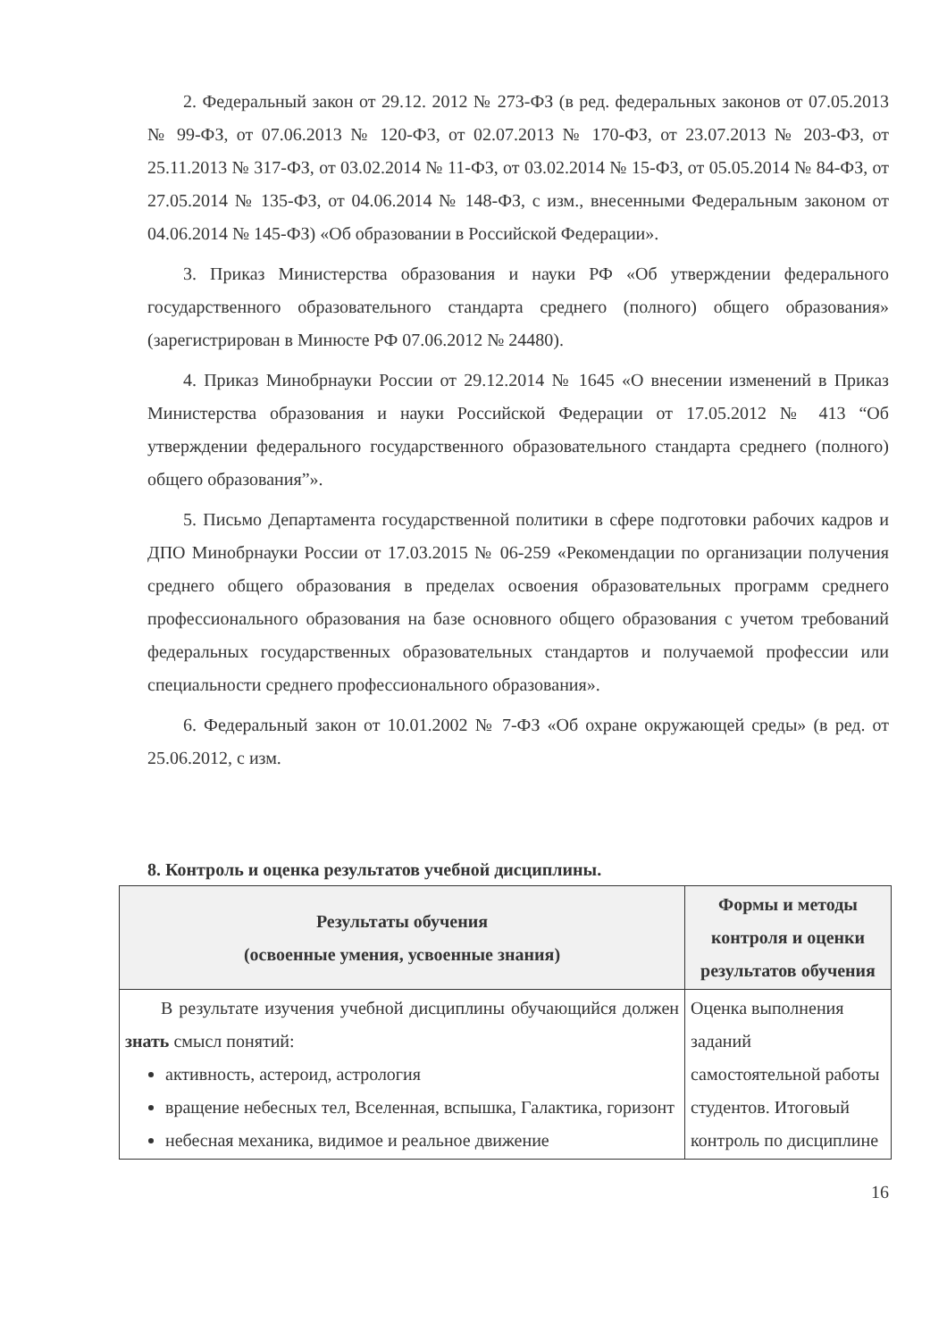2. Федеральный закон от 29.12. 2012 № 273-ФЗ (в ред. федеральных законов от 07.05.2013 № 99-ФЗ, от 07.06.2013 № 120-ФЗ, от 02.07.2013 № 170-ФЗ, от 23.07.2013 № 203-ФЗ, от 25.11.2013 № 317-ФЗ, от 03.02.2014 № 11-ФЗ, от 03.02.2014 № 15-ФЗ, от 05.05.2014 № 84-ФЗ, от 27.05.2014 № 135-ФЗ, от 04.06.2014 № 148-ФЗ, с изм., внесенными Федеральным законом от 04.06.2014 № 145-ФЗ) «Об образовании в Российской Федерации».
3. Приказ Министерства образования и науки РФ «Об утверждении федерального государственного образовательного стандарта среднего (полного) общего образования» (зарегистрирован в Минюсте РФ 07.06.2012 № 24480).
4. Приказ Минобрнауки России от 29.12.2014 № 1645 «О внесении изменений в Приказ Министерства образования и науки Российской Федерации от 17.05.2012 № 413 “Об утверждении федерального государственного образовательного стандарта среднего (полного) общего образования”».
5. Письмо Департамента государственной политики в сфере подготовки рабочих кадров и ДПО Минобрнауки России от 17.03.2015 № 06-259 «Рекомендации по организации получения среднего общего образования в пределах освоения образовательных программ среднего профессионального образования на базе основного общего образования с учетом требований федеральных государственных образовательных стандартов и получаемой профессии или специальности среднего профессионального образования».
6. Федеральный закон от 10.01.2002 № 7-ФЗ «Об охране окружающей среды» (в ред. от 25.06.2012, с изм.
8. Контроль и оценка результатов учебной дисциплины.
| Результаты обучения (освоенные умения, усвоенные знания) | Формы и методы контроля и оценки результатов обучения |
| --- | --- |
| В результате изучения учебной дисциплины обучающийся должен знать смысл понятий: активность, астероид, астрология вращение небесных тел, Вселенная, вспышка, Галактика, горизонт небесная механика, видимое и реальное движение | Оценка выполнения заданий самостоятельной работы студентов. Итоговый контроль по дисциплине |
16